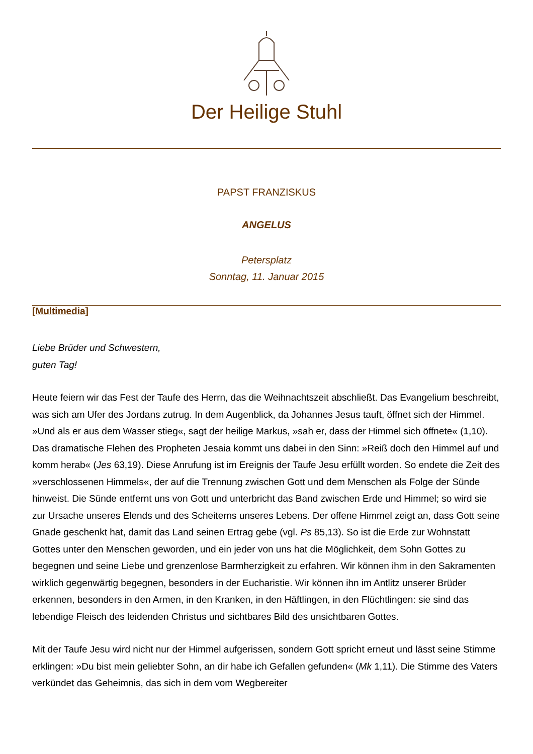Der Heilige Stuhl
PAPST FRANZISKUS
ANGELUS
Petersplatz
Sonntag, 11. Januar 2015
[Multimedia]
Liebe Brüder und Schwestern,
guten Tag!
Heute feiern wir das Fest der Taufe des Herrn, das die Weihnachtszeit abschließt. Das Evangelium beschreibt, was sich am Ufer des Jordans zutrug. In dem Augenblick, da Johannes Jesus tauft, öffnet sich der Himmel. »Und als er aus dem Wasser stieg«, sagt der heilige Markus, »sah er, dass der Himmel sich öffnete« (1,10). Das dramatische Flehen des Propheten Jesaia kommt uns dabei in den Sinn: »Reiß doch den Himmel auf und komm herab« (Jes 63,19). Diese Anrufung ist im Ereignis der Taufe Jesu erfüllt worden. So endete die Zeit des »verschlossenen Himmels«, der auf die Trennung zwischen Gott und dem Menschen als Folge der Sünde hinweist. Die Sünde entfernt uns von Gott und unterbricht das Band zwischen Erde und Himmel; so wird sie zur Ursache unseres Elends und des Scheiterns unseres Lebens. Der offene Himmel zeigt an, dass Gott seine Gnade geschenkt hat, damit das Land seinen Ertrag gebe (vgl. Ps 85,13). So ist die Erde zur Wohnstatt Gottes unter den Menschen geworden, und ein jeder von uns hat die Möglichkeit, dem Sohn Gottes zu begegnen und seine Liebe und grenzenlose Barmherzigkeit zu erfahren. Wir können ihm in den Sakramenten wirklich gegenwärtig begegnen, besonders in der Eucharistie. Wir können ihn im Antlitz unserer Brüder erkennen, besonders in den Armen, in den Kranken, in den Häftlingen, in den Flüchtlingen: sie sind das lebendige Fleisch des leidenden Christus und sichtbares Bild des unsichtbaren Gottes.
Mit der Taufe Jesu wird nicht nur der Himmel aufgerissen, sondern Gott spricht erneut und lässt seine Stimme erklingen: »Du bist mein geliebter Sohn, an dir habe ich Gefallen gefunden« (Mk 1,11). Die Stimme des Vaters verkündet das Geheimnis, das sich in dem vom Wegbereiter